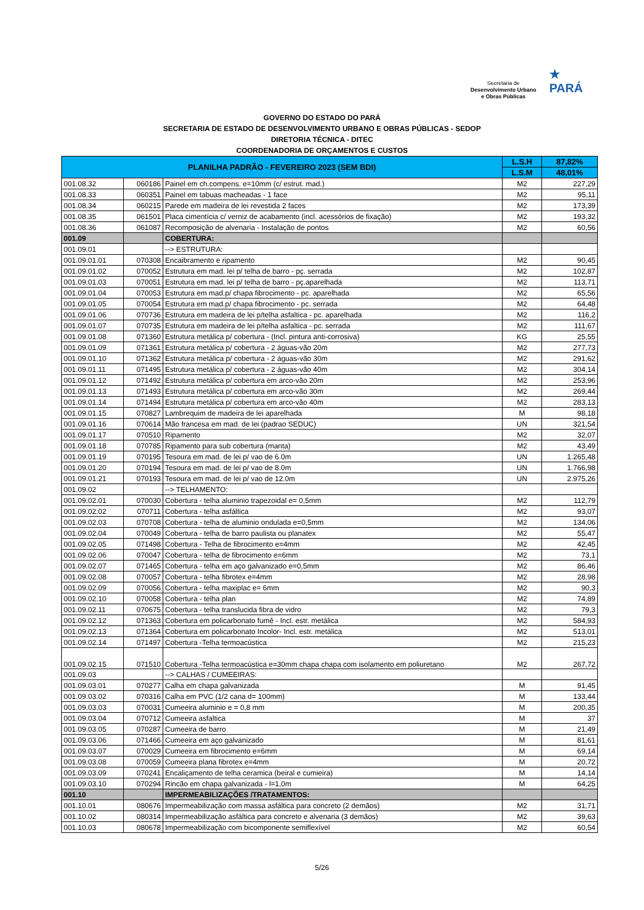Secretaria de
Desenvolvimento Urbano
e Obras Públicas
★
PARÁ
GOVERNO DO ESTADO DO PARÁ
SECRETARIA DE ESTADO DE DESENVOLVIMENTO URBANO E OBRAS PÚBLICAS - SEDOP
DIRETORIA TÉCNICA - DITEC
COORDENADORIA DE ORÇAMENTOS E CUSTOS
| PLANILHA PADRÃO - FEVEREIRO 2023 (SEM BDI) | | | L.S.H | 87,82% |
| --- | --- | --- | --- | --- |
| | | | L.S.M | 48,01% |
| 001.08.32 | 060186 | Painel em ch.compens. e=10mm (c/ estrut. mad.) | M2 | 227,29 |
| 001.08.33 | 060351 | Painel em tabuas macheadas - 1 face | M2 | 95,11 |
| 001.08.34 | 060215 | Parede em madeira de lei revestida 2 faces | M2 | 173,39 |
| 001.08.35 | 061501 | Placa cimentícia c/ verniz de acabamento (incl. acessórios de fixação) | M2 | 193,32 |
| 001.08.36 | 061087 | Recomposição de alvenaria - Instalação de pontos | M2 | 60,56 |
| 001.09 | | COBERTURA: | | |
| 001.09.01 | | --> ESTRUTURA: | | |
| 001.09.01.01 | 070308 | Encaibramento e ripamento | M2 | 90,45 |
| 001.09.01.02 | 070052 | Estrutura em mad. lei p/ telha de barro - pç. serrada | M2 | 102,87 |
| 001.09.01.03 | 070051 | Estrutura em mad. lei p/ telha de barro - pç.aparelhada | M2 | 113,71 |
| 001.09.01.04 | 070053 | Estrutura em mad.p/ chapa fibrocimento - pc. aparelhada | M2 | 65,56 |
| 001.09.01.05 | 070054 | Estrutura em mad.p/ chapa fibrocimento - pc. serrada | M2 | 64,48 |
| 001.09.01.06 | 070736 | Estrutura em madeira de lei p/telha asfaltica - pc. aparelhada | M2 | 116,2 |
| 001.09.01.07 | 070735 | Estrutura em madeira de lei p/telha asfaltica - pc. serrada | M2 | 111,67 |
| 001.09.01.08 | 071360 | Estrutura metálica p/ cobertura - (Incl. pintura anti-corrosiva) | KG | 25,55 |
| 001.09.01.09 | 071361 | Estrutura metálica p/ cobertura - 2 águas-vão 20m | M2 | 277,73 |
| 001.09.01.10 | 071362 | Estrutura metálica p/ cobertura - 2 águas-vão 30m | M2 | 291,62 |
| 001.09.01.11 | 071495 | Estrutura metálica p/ cobertura - 2 águas-vão 40m | M2 | 304,14 |
| 001.09.01.12 | 071492 | Estrutura metálica p/ cobertura em arco-vão 20m | M2 | 253,96 |
| 001.09.01.13 | 071493 | Estrutura metálica p/ cobertura em arco-vão 30m | M2 | 269,44 |
| 001.09.01.14 | 071494 | Estrutura metálica p/ cobertura em arco-vão 40m | M2 | 283,13 |
| 001.09.01.15 | 070827 | Lambrequim de madeira de lei aparelhada | M | 98,18 |
| 001.09.01.16 | 070614 | Mão francesa em mad. de lei (padrao SEDUC) | UN | 321,54 |
| 001.09.01.17 | 070510 | Ripamento | M2 | 32,07 |
| 001.09.01.18 | 070785 | Ripamento para sub cobertura (manta) | M2 | 43,49 |
| 001.09.01.19 | 070195 | Tesoura em mad. de lei p/ vao de 6.0m | UN | 1.265,48 |
| 001.09.01.20 | 070194 | Tesoura em mad. de lei p/ vao de 8.0m | UN | 1.766,98 |
| 001.09.01.21 | 070193 | Tesoura em mad. de lei p/ vao de 12.0m | UN | 2.975,26 |
| 001.09.02 | | --> TELHAMENTO: | | |
| 001.09.02.01 | 070030 | Cobertura - telha aluminio trapezoidal e= 0,5mm | M2 | 112,79 |
| 001.09.02.02 | 070711 | Cobertura - telha asfáltica | M2 | 93,07 |
| 001.09.02.03 | 070708 | Cobertura - telha de aluminio ondulada e=0,5mm | M2 | 134,06 |
| 001.09.02.04 | 070049 | Cobertura - telha de barro paulista ou planatex | M2 | 55,47 |
| 001.09.02.05 | 071498 | Cobertura - Telha de fibrocimento e=4mm | M2 | 42,45 |
| 001.09.02.06 | 070047 | Cobertura - telha de fibrocimento e=6mm | M2 | 73,1 |
| 001.09.02.07 | 071465 | Cobertura - telha em aço galvanizado e=0,5mm | M2 | 86,46 |
| 001.09.02.08 | 070057 | Cobertura - telha fibrotex e=4mm | M2 | 28,98 |
| 001.09.02.09 | 070056 | Cobertura - telha maxiplac e= 6mm | M2 | 90,3 |
| 001.09.02.10 | 070058 | Cobertura - telha plan | M2 | 74,89 |
| 001.09.02.11 | 070675 | Cobertura - telha translucida fibra de vidro | M2 | 79,3 |
| 001.09.02.12 | 071363 | Cobertura em policarbonato fumê - Incl. estr. metálica | M2 | 584,93 |
| 001.09.02.13 | 071364 | Cobertura em policarbonato Incolor- Incl. estr. metálica | M2 | 513,01 |
| 001.09.02.14 | 071497 | Cobertura -Telha termoacústica | M2 | 215,23 |
| 001.09.02.15 | 071510 | Cobertura -Telha termoacústica e=30mm chapa chapa com isolamento em poliuretano | M2 | 267,72 |
| 001.09.03 | | --> CALHAS / CUMEEIRAS: | | |
| 001.09.03.01 | 070277 | Calha em chapa galvanizada | M | 91,45 |
| 001.09.03.02 | 070316 | Calha em PVC (1/2 cana d= 100mm) | M | 133,44 |
| 001.09.03.03 | 070031 | Cumeeira aluminio e = 0,8 mm | M | 200,35 |
| 001.09.03.04 | 070712 | Cumeeira asfaltica | M | 37 |
| 001.09.03.05 | 070287 | Cumeeira de barro | M | 21,49 |
| 001.09.03.06 | 071466 | Cumeeira em aço galvanizado | M | 81,61 |
| 001.09.03.07 | 070029 | Cumeeira em fibrocimento e=6mm | M | 69,14 |
| 001.09.03.08 | 070059 | Cumeeira plana fibrotex e=4mm | M | 20,72 |
| 001.09.03.09 | 070241 | Encaliçamento de telha ceramica (beiral e cumieira) | M | 14,14 |
| 001.09.03.10 | 070294 | Rincão em chapa galvanizada - l=1,0m | M | 64,25 |
| 001.10 | | IMPERMEABILIZAÇÕES /TRATAMENTOS: | | |
| 001.10.01 | 080676 | Impermeabilização com massa asfáltica para concreto (2 demãos) | M2 | 31,71 |
| 001.10.02 | 080314 | Impermeabilização asfáltica para concreto e alvenaria (3 demãos) | M2 | 39,63 |
| 001.10.03 | 080678 | Impermeabilização com bicomponente semiflexível | M2 | 60,54 |
5/26